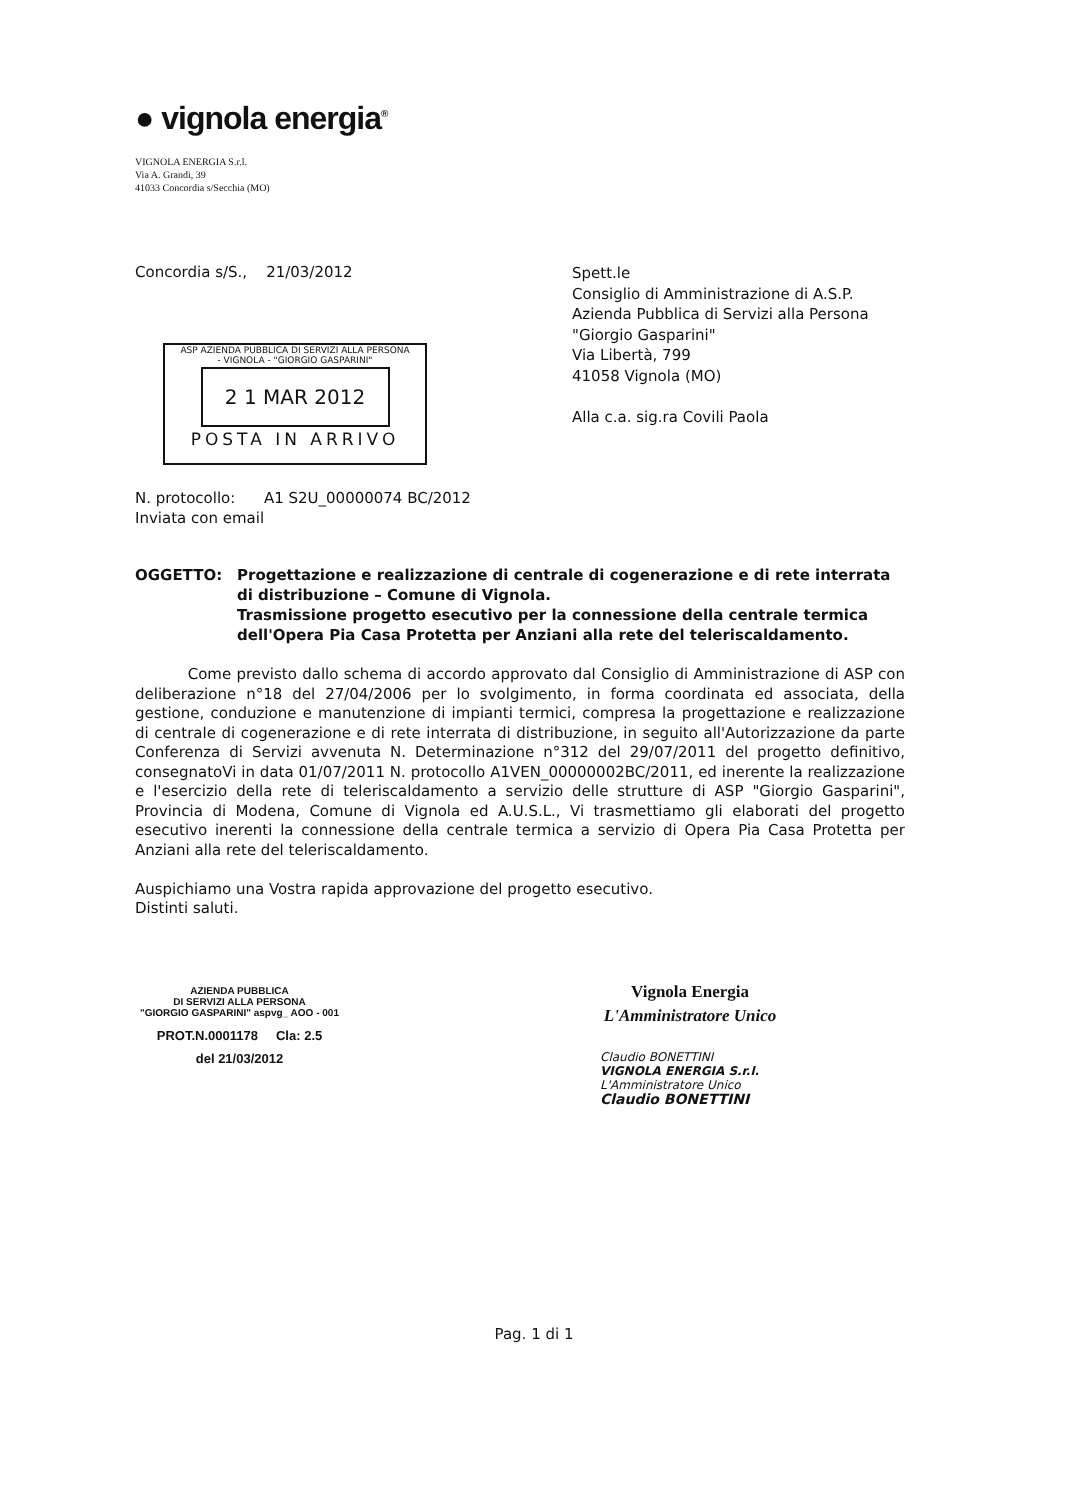● vignola energia<sup>®</sup>
VIGNOLA ENERGIA S.r.l.
Via A. Grandi, 39
41033 Concordia s/Secchia (MO)
Concordia s/S., 21/03/2012
Spett.le
Consiglio di Amministrazione di A.S.P.
Azienda Pubblica di Servizi alla Persona
"Giorgio Gasparini"
Via Libertà, 799
41058 Vignola (MO)
Alla c.a. sig.ra Covili Paola
ASP AZIENDA PUBBLICA DI SERVIZI ALLA PERSONA
- VIGNOLA - "GIORGIO GASPARINI"
2 1 MAR 2012
POSTA IN ARRIVO
N. protocollo: A1 S2U_00000074 BC/2012
Inviata con email
OGGETTO: Progettazione e realizzazione di centrale di cogenerazione e di rete interrata di distribuzione – Comune di Vignola.
Trasmissione progetto esecutivo per la connessione della centrale termica dell'Opera Pia Casa Protetta per Anziani alla rete del teleriscaldamento.
Come previsto dallo schema di accordo approvato dal Consiglio di Amministrazione di ASP con deliberazione n°18 del 27/04/2006 per lo svolgimento, in forma coordinata ed associata, della gestione, conduzione e manutenzione di impianti termici, compresa la progettazione e realizzazione di centrale di cogenerazione e di rete interrata di distribuzione, in seguito all'Autorizzazione da parte Conferenza di Servizi avvenuta N. Determinazione n°312 del 29/07/2011 del progetto definitivo, consegnatoVi in data 01/07/2011 N. protocollo A1VEN_00000002BC/2011, ed inerente la realizzazione e l'esercizio della rete di teleriscaldamento a servizio delle strutture di ASP "Giorgio Gasparini", Provincia di Modena, Comune di Vignola ed A.U.S.L., Vi trasmettiamo gli elaborati del progetto esecutivo inerenti la connessione della centrale termica a servizio di Opera Pia Casa Protetta per Anziani alla rete del teleriscaldamento.
Auspichiamo una Vostra rapida approvazione del progetto esecutivo.
Distinti saluti.
AZIENDA PUBBLICA
DI SERVIZI ALLA PERSONA
"GIORGIO GASPARINI" aspvg_ AOO - 001
PROT.N.0001178 Cla: 2.5
del 21/03/2012
Vignola Energia
L'Amministratore Unico
Claudio BONETTINI
VIGNOLA ENERGIA S.r.l.
L'Amministratore Unico
Claudio BONETTINI
Pag. 1 di 1